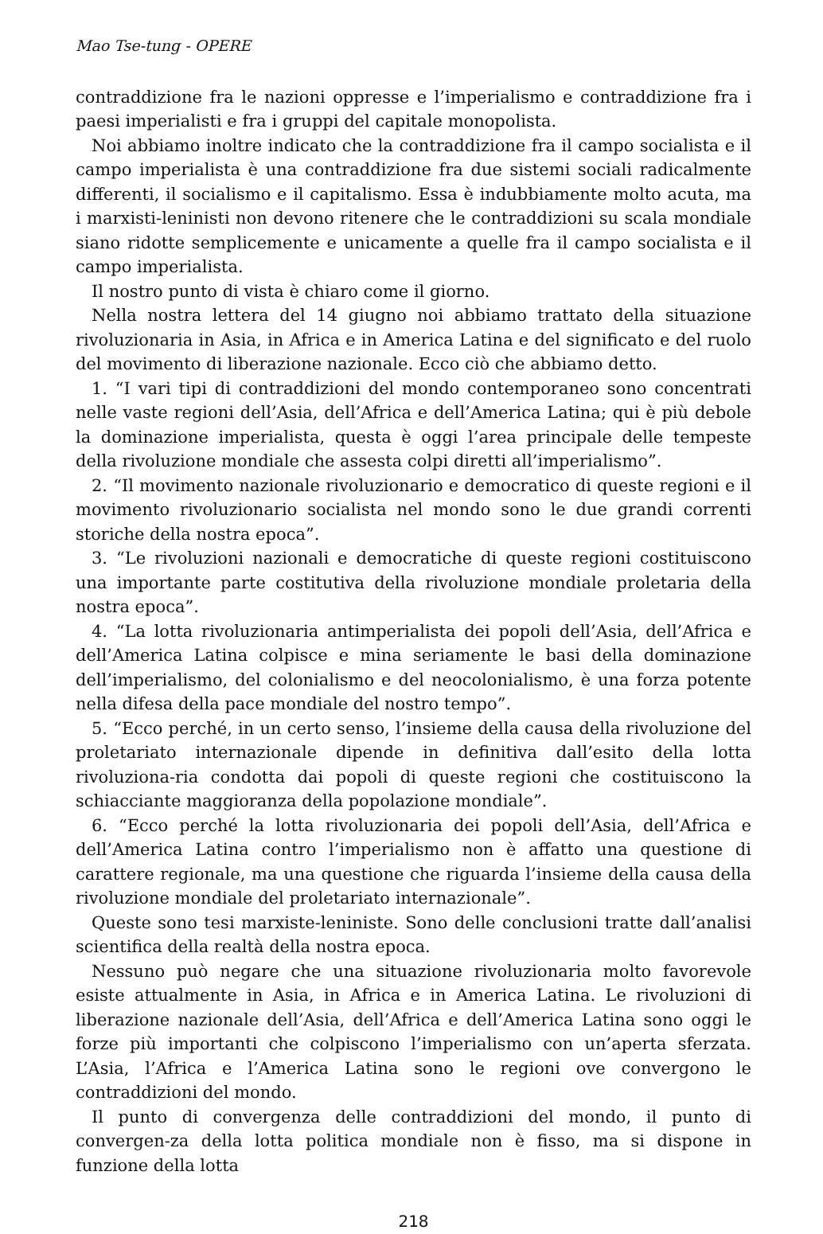Mao Tse-tung - OPERE
contraddizione fra le nazioni oppresse e l’imperialismo e contraddizione fra i paesi imperialisti e fra i gruppi del capitale monopolista.
Noi abbiamo inoltre indicato che la contraddizione fra il campo socialista e il campo imperialista è una contraddizione fra due sistemi sociali radicalmente differenti, il socialismo e il capitalismo. Essa è indubbiamente molto acuta, ma i marxisti-leninisti non devono ritenere che le contraddizioni su scala mondiale siano ridotte semplicemente e unicamente a quelle fra il campo socialista e il campo imperialista.
Il nostro punto di vista è chiaro come il giorno.
Nella nostra lettera del 14 giugno noi abbiamo trattato della situazione rivoluzionaria in Asia, in Africa e in America Latina e del significato e del ruolo del movimento di liberazione nazionale. Ecco ciò che abbiamo detto.
1. “I vari tipi di contraddizioni del mondo contemporaneo sono concentrati nelle vaste regioni dell’Asia, dell’Africa e dell’America Latina; qui è più debole la dominazione imperialista, questa è oggi l’area principale delle tempeste della rivoluzione mondiale che assesta colpi diretti all’imperialismo”.
2. “Il movimento nazionale rivoluzionario e democratico di queste regioni e il movimento rivoluzionario socialista nel mondo sono le due grandi correnti storiche della nostra epoca”.
3. “Le rivoluzioni nazionali e democratiche di queste regioni costituiscono una importante parte costitutiva della rivoluzione mondiale proletaria della nostra epoca”.
4. “La lotta rivoluzionaria antimperialista dei popoli dell’Asia, dell’Africa e dell’America Latina colpisce e mina seriamente le basi della dominazione dell’imperialismo, del colonialismo e del neocolonialismo, è una forza potente nella difesa della pace mondiale del nostro tempo”.
5. “Ecco perché, in un certo senso, l’insieme della causa della rivoluzione del proletariato internazionale dipende in definitiva dall’esito della lotta rivoluziona-ria condotta dai popoli di queste regioni che costituiscono la schiacciante maggioranza della popolazione mondiale”.
6. “Ecco perché la lotta rivoluzionaria dei popoli dell’Asia, dell’Africa e dell’America Latina contro l’imperialismo non è affatto una questione di carattere regionale, ma una questione che riguarda l’insieme della causa della rivoluzione mondiale del proletariato internazionale”.
Queste sono tesi marxiste-leniniste. Sono delle conclusioni tratte dall’analisi scientifica della realtà della nostra epoca.
Nessuno può negare che una situazione rivoluzionaria molto favorevole esiste attualmente in Asia, in Africa e in America Latina. Le rivoluzioni di liberazione nazionale dell’Asia, dell’Africa e dell’America Latina sono oggi le forze più importanti che colpiscono l’imperialismo con un’aperta sferzata. L’Asia, l’Africa e l’America Latina sono le regioni ove convergono le contraddizioni del mondo.
Il punto di convergenza delle contraddizioni del mondo, il punto di convergen-za della lotta politica mondiale non è fisso, ma si dispone in funzione della lotta
218